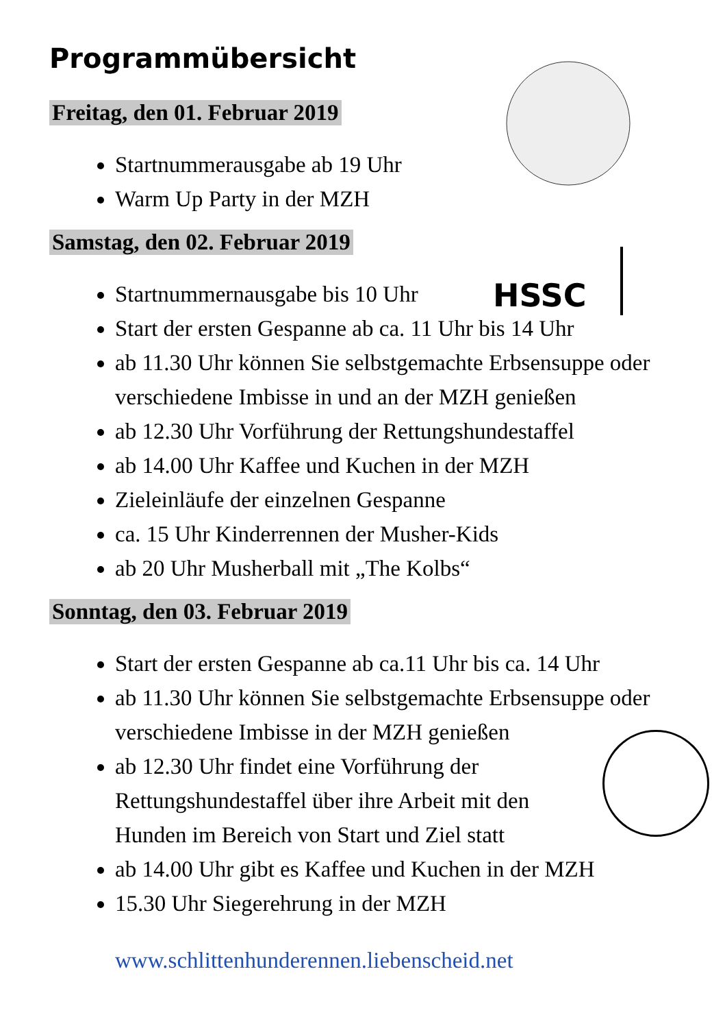HSSC
Programmübersicht
Freitag, den 01. Februar 2019
Startnummerausgabe ab 19 Uhr
Warm Up Party in der MZH
Samstag, den 02. Februar 2019
Startnummernausgabe bis 10 Uhr
Start der ersten Gespanne ab ca. 11 Uhr bis 14 Uhr
ab 11.30 Uhr können Sie selbstgemachte Erbsensuppe oder verschiedene Imbisse in und an der MZH genießen
ab 12.30 Uhr Vorführung der Rettungshundestaffel
ab 14.00 Uhr Kaffee und Kuchen in der MZH
Zieleinläufe der einzelnen Gespanne
ca. 15 Uhr Kinderrennen der Musher-Kids
ab 20 Uhr Musherball mit „The Kolbs“
Sonntag, den 03. Februar 2019
Start der ersten Gespanne ab ca.11 Uhr bis ca. 14 Uhr
ab 11.30 Uhr können Sie selbstgemachte Erbsensuppe oder verschiedene Imbisse in der MZH genießen
ab 12.30 Uhr findet eine Vorführung der Rettungshundestaffel über ihre Arbeit mit den Hunden im Bereich von Start und Ziel statt
ab 14.00 Uhr gibt es Kaffee und Kuchen in der MZH
15.30 Uhr Siegerehrung in der MZH
www.schlittenhunderennen.liebenscheid.net